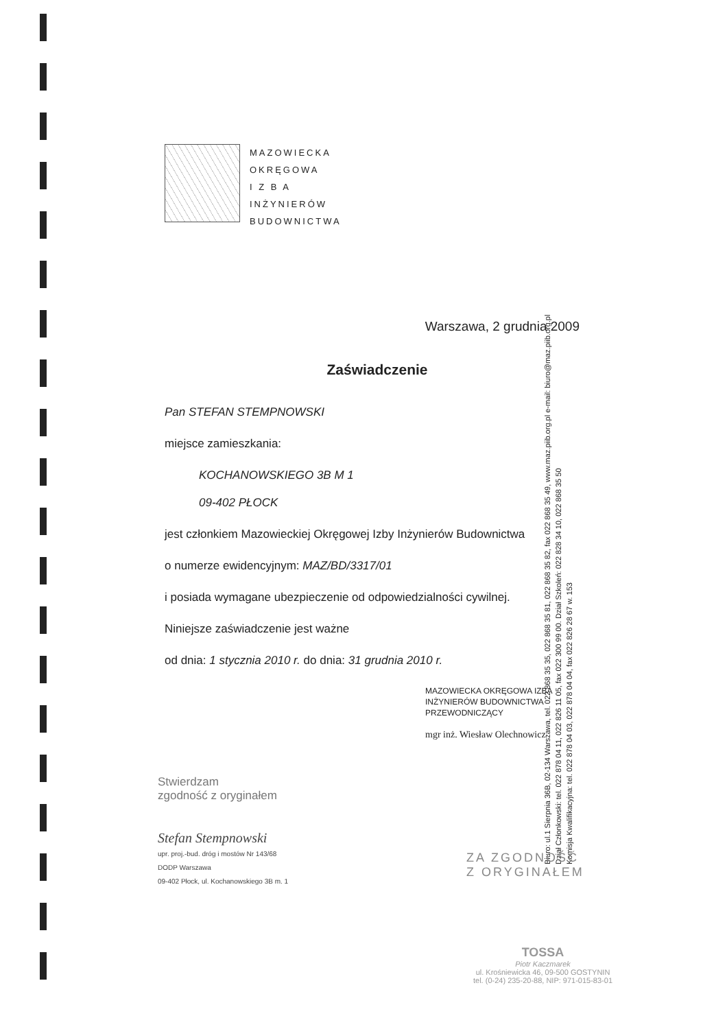MAZOWIECKA
OKRĘGOWA
I Z B A
INŻYNIERÓW
BUDOWNICTWA
Warszawa, 2 grudnia 2009
Zaświadczenie
Pan STEFAN STEMPNOWSKI
miejsce zamieszkania:
KOCHANOWSKIEGO 3B M 1
09-402 PŁOCK
jest członkiem Mazowieckiej Okręgowej Izby Inżynierów Budownictwa
o numerze ewidencyjnym: MAZ/BD/3317/01
i posiada wymagane ubezpieczenie od odpowiedzialności cywilnej.
Niniejsze zaświadczenie jest ważne
od dnia: 1 stycznia 2010 r. do dnia: 31 grudnia 2010 r.
MAZOWIECKA OKRĘGOWA IZBA
INŻYNIERÓW BUDOWNICTWA
PRZEWODNICZĄCY
mgr inż. Wiesław Olechnowicz
Biuro: ul.1 Sierpnia 36B, 02-134 Warszawa, tel. 022 868 35 35, 022 868 35 81, 022 868 35 82, fax 022 868 35 49, www.maz.piib.org.pl e-mail: biuro@maz.piib.org.pl
Dział Członkowski: tel. 022 878 04 11, 022 826 11 05, fax 022 300 99 00. Dział Szkoleń: 022 828 34 10, 022 868 35 50
Komisja Kwalifikacyjna: tel. 022 878 04 03, 022 878 04 04, fax 022 826 28 67 w. 153
Stwierdzam
zgodność z oryginałem
Stefan Stempnowski
upr. proj.-bud. dróg i mostów Nr 143/68
DODP Warszawa
09-402 Płock, ul. Kochanowskiego 3B m. 1
ZA ZGODNOŚĆ
Z ORYGINAŁEM
TOSSA
Piotr Kaczmarek
ul. Krośniewicka 46, 09-500 GOSTYNIN
tel. (0-24) 235-20-88, NIP: 971-015-83-01